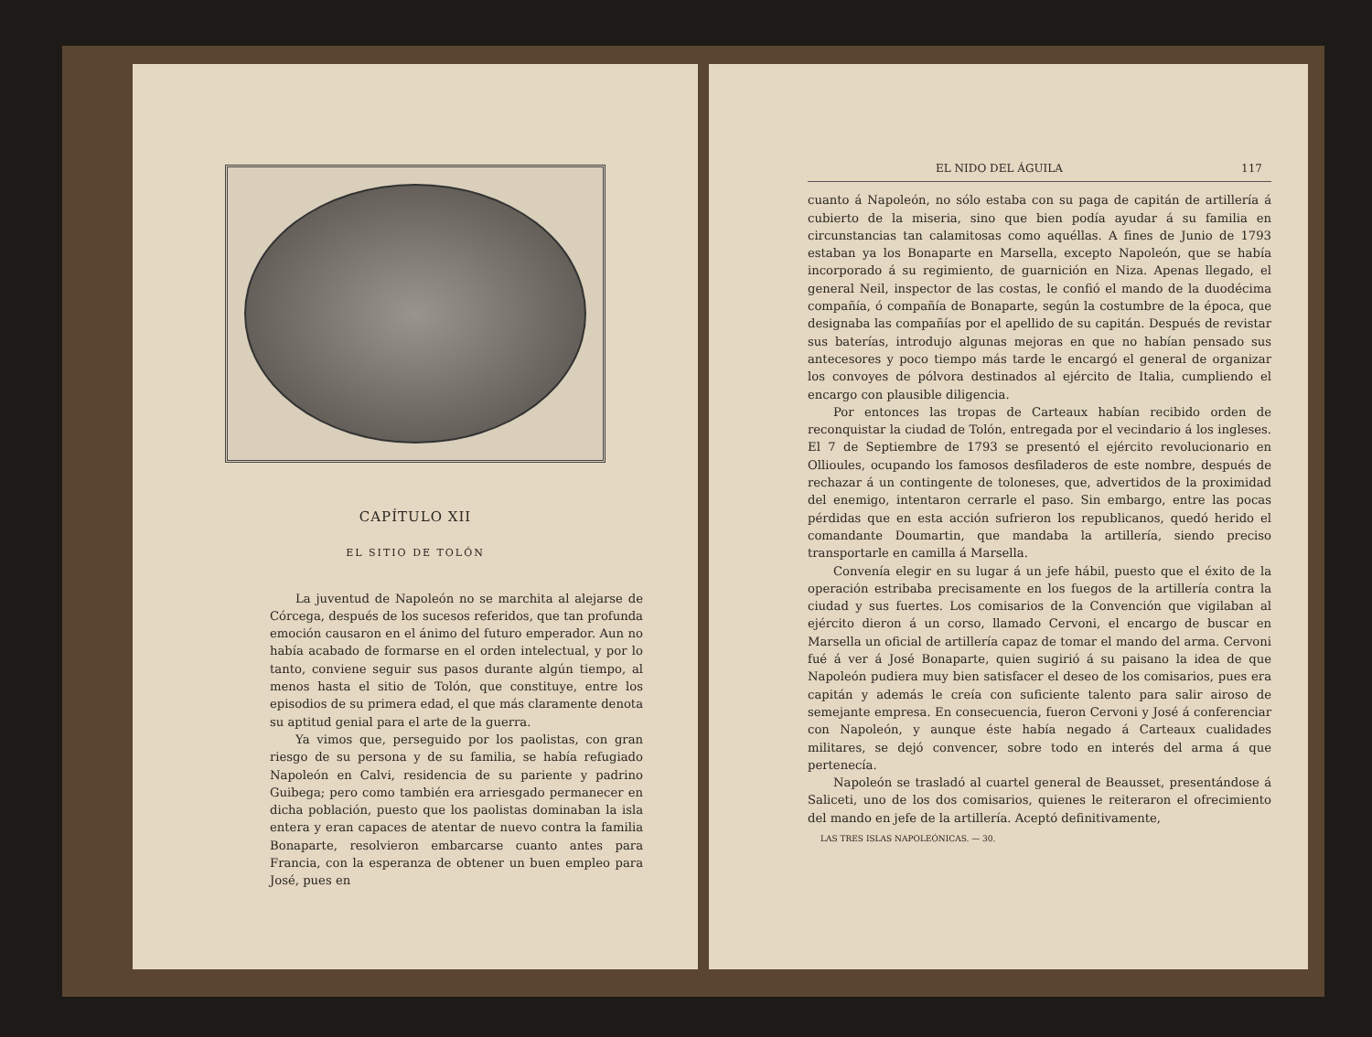CAPÍTULO XII
EL SITIO DE TOLÓN
La juventud de Napoleón no se marchita al alejarse de Córcega, después de los sucesos referidos, que tan profunda emoción causaron en el ánimo del futuro emperador. Aun no había acabado de formarse en el orden intelectual, y por lo tanto, conviene seguir sus pasos durante algún tiempo, al menos hasta el sitio de Tolón, que constituye, entre los episodios de su primera edad, el que más claramente denota su aptitud genial para el arte de la guerra.
Ya vimos que, perseguido por los paolistas, con gran riesgo de su persona y de su familia, se había refugiado Napoleón en Calvi, residencia de su pariente y padrino Guibega; pero como también era arriesgado permanecer en dicha población, puesto que los paolistas dominaban la isla entera y eran capaces de atentar de nuevo contra la familia Bonaparte, resolvieron embarcarse cuanto antes para Francia, con la esperanza de obtener un buen empleo para José, pues en
EL NIDO DEL ÁGUILA 117
cuanto á Napoleón, no sólo estaba con su paga de capitán de artillería á cubierto de la miseria, sino que bien podía ayudar á su familia en circunstancias tan calamitosas como aquéllas. A fines de Junio de 1793 estaban ya los Bonaparte en Marsella, excepto Napoleón, que se había incorporado á su regimiento, de guarnición en Niza. Apenas llegado, el general Neil, inspector de las costas, le confió el mando de la duodécima compañía, ó compañía de Bonaparte, según la costumbre de la época, que designaba las compañías por el apellido de su capitán. Después de revistar sus baterías, introdujo algunas mejoras en que no habían pensado sus antecesores y poco tiempo más tarde le encargó el general de organizar los convoyes de pólvora destinados al ejército de Italia, cumpliendo el encargo con plausible diligencia.
Por entonces las tropas de Carteaux habían recibido orden de reconquistar la ciudad de Tolón, entregada por el vecindario á los ingleses. El 7 de Septiembre de 1793 se presentó el ejército revolucionario en Ollioules, ocupando los famosos desfiladeros de este nombre, después de rechazar á un contingente de toloneses, que, advertidos de la proximidad del enemigo, intentaron cerrarle el paso. Sin embargo, entre las pocas pérdidas que en esta acción sufrieron los republicanos, quedó herido el comandante Doumartin, que mandaba la artillería, siendo preciso transportarle en camilla á Marsella.
Convenía elegir en su lugar á un jefe hábil, puesto que el éxito de la operación estribaba precisamente en los fuegos de la artillería contra la ciudad y sus fuertes. Los comisarios de la Convención que vigilaban al ejército dieron á un corso, llamado Cervoni, el encargo de buscar en Marsella un oficial de artillería capaz de tomar el mando del arma. Cervoni fué á ver á José Bonaparte, quien sugirió á su paisano la idea de que Napoleón pudiera muy bien satisfacer el deseo de los comisarios, pues era capitán y además le creía con suficiente talento para salir airoso de semejante empresa. En consecuencia, fueron Cervoni y José á conferenciar con Napoleón, y aunque éste había negado á Carteaux cualidades militares, se dejó convencer, sobre todo en interés del arma á que pertenecía.
Napoleón se trasladó al cuartel general de Beausset, presentándose á Saliceti, uno de los dos comisarios, quienes le reiteraron el ofrecimiento del mando en jefe de la artillería. Aceptó definitivamente,
LAS TRES ISLAS NAPOLEÓNICAS. — 30.